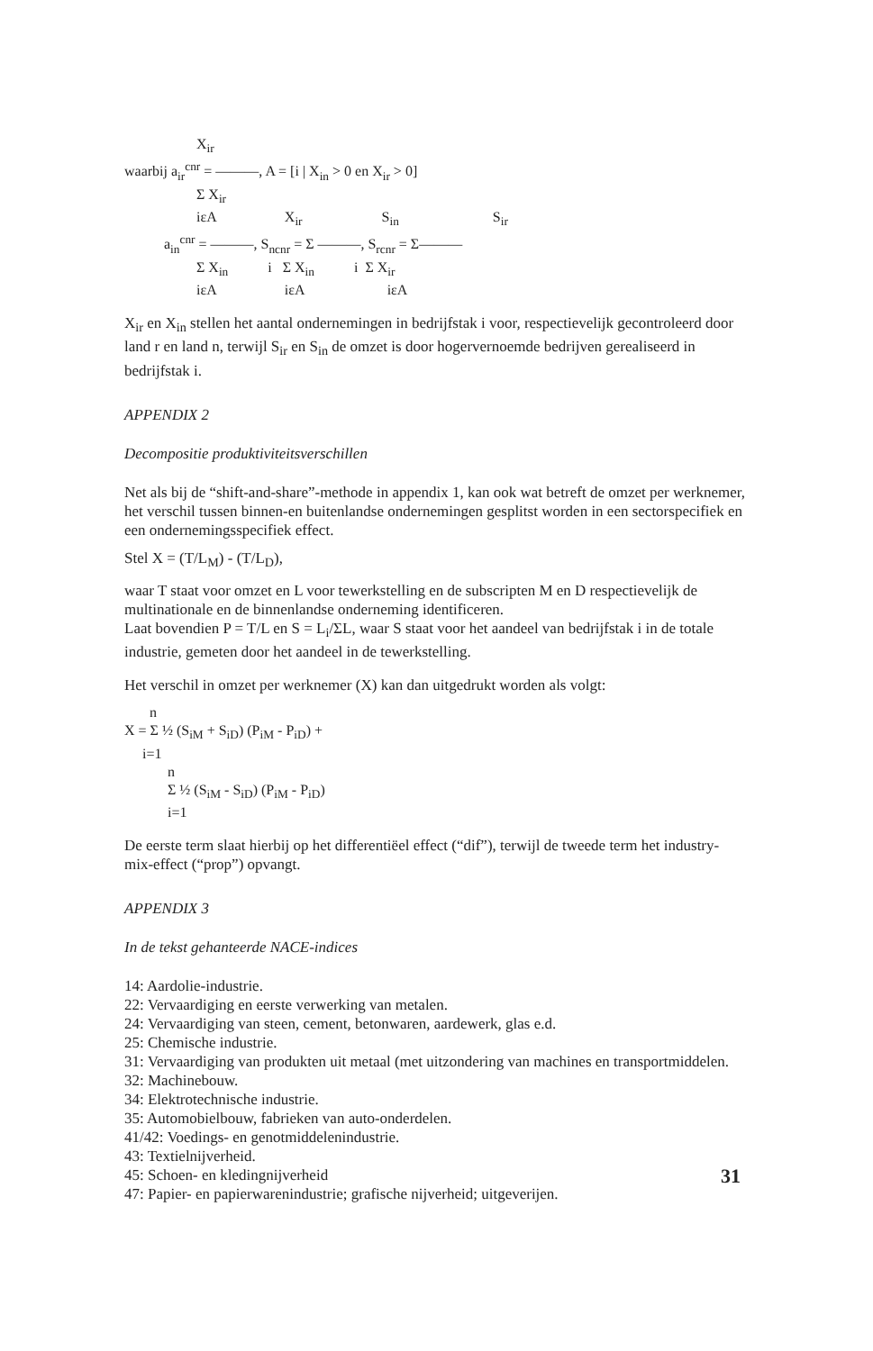X<sub>ir</sub> waarbij a<sub>ir</sub><sup>cnr</sup> = ―――, A = [i | X<sub>in</sub> > 0 en X<sub>ir</sub> > 0] Σ X<sub>ir</sub> iεA X<sub>ir</sub> S<sub>in</sub> S<sub>ir</sub> a<sub>in</sub><sup>cnr</sup> = ―――, S<sub>ncnr</sub> = Σ ―――, S<sub>rcnr</sub> = Σ――― Σ X<sub>in</sub> i Σ X<sub>in</sub> i Σ X<sub>ir</sub> iεA iεA iεA
X<sub>ir</sub> en X<sub>in</sub> stellen het aantal ondernemingen in bedrijfstak i voor, respectievelijk gecontroleerd door land r en land n, terwijl S<sub>ir</sub> en S<sub>in</sub> de omzet is door hogervernoemde bedrijven gerealiseerd in bedrijfstak i.
APPENDIX 2
Decompositie produktiviteitsverschillen
Net als bij de “shift-and-share”-methode in appendix 1, kan ook wat betreft de omzet per werknemer, het verschil tussen binnen-en buitenlandse ondernemingen gesplitst worden in een sectorspecifiek en een ondernemingsspecifiek effect.
Stel X = (T/L<sub>M</sub>) - (T/L<sub>D</sub>),
waar T staat voor omzet en L voor tewerkstelling en de subscripten M en D respectievelijk de multinationale en de binnenlandse onderneming identificeren.
Laat bovendien P = T/L en S = L<sub>i</sub>/ΣL, waar S staat voor het aandeel van bedrijfstak i in de totale industrie, gemeten door het aandeel in de tewerkstelling.
Het verschil in omzet per werknemer (X) kan dan uitgedrukt worden als volgt:
n X = Σ ½ (S<sub>iM</sub> + S<sub>iD</sub>) (P<sub>iM</sub> - P<sub>iD</sub>) + i=1 n Σ ½ (S<sub>iM</sub> - S<sub>iD</sub>) (P<sub>iM</sub> - P<sub>iD</sub>) i=1
De eerste term slaat hierbij op het differentiëel effect (“dif”), terwijl de tweede term het industry-mix-effect (“prop”) opvangt.
APPENDIX 3
In de tekst gehanteerde NACE-indices
14: Aardolie-industrie.
22: Vervaardiging en eerste verwerking van metalen.
24: Vervaardiging van steen, cement, betonwaren, aardewerk, glas e.d.
25: Chemische industrie.
31: Vervaardiging van produkten uit metaal (met uitzondering van machines en transportmiddelen.
32: Machinebouw.
34: Elektrotechnische industrie.
35: Automobielbouw, fabrieken van auto-onderdelen.
41/42: Voedings- en genotmiddelenindustrie.
43: Textielnijverheid.
45: Schoen- en kledingnijverheid
47: Papier- en papierwarenindustrie; grafische nijverheid; uitgeverijen.
31